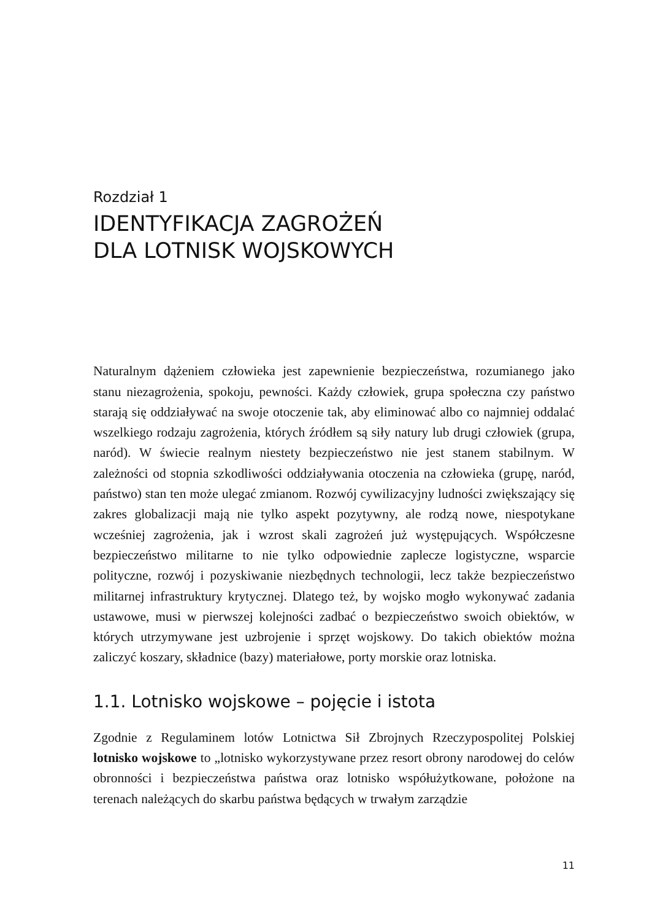Rozdział 1
IDENTYFIKACJA ZAGROŻEŃ
DLA LOTNISK WOJSKOWYCH
Naturalnym dążeniem człowieka jest zapewnienie bezpieczeństwa, rozumianego jako stanu niezagrożenia, spokoju, pewności. Każdy człowiek, grupa społeczna czy państwo starają się oddziaływać na swoje otoczenie tak, aby eliminować albo co najmniej oddalać wszelkiego rodzaju zagrożenia, których źródłem są siły natury lub drugi człowiek (grupa, naród). W świecie realnym niestety bezpieczeństwo nie jest stanem stabilnym. W zależności od stopnia szkodliwości oddziaływania otoczenia na człowieka (grupę, naród, państwo) stan ten może ulegać zmianom. Rozwój cywilizacyjny ludności zwiększający się zakres globalizacji mają nie tylko aspekt pozytywny, ale rodzą nowe, niespotykane wcześniej zagrożenia, jak i wzrost skali zagrożeń już występujących. Współczesne bezpieczeństwo militarne to nie tylko odpowiednie zaplecze logistyczne, wsparcie polityczne, rozwój i pozyskiwanie niezbędnych technologii, lecz także bezpieczeństwo militarnej infrastruktury krytycznej. Dlatego też, by wojsko mogło wykonywać zadania ustawowe, musi w pierwszej kolejności zadbać o bezpieczeństwo swoich obiektów, w których utrzymywane jest uzbrojenie i sprzęt wojskowy. Do takich obiektów można zaliczyć koszary, składnice (bazy) materiałowe, porty morskie oraz lotniska.
1.1. Lotnisko wojskowe – pojęcie i istota
Zgodnie z Regulaminem lotów Lotnictwa Sił Zbrojnych Rzeczypospolitej Polskiej lotnisko wojskowe to „lotnisko wykorzystywane przez resort obrony narodowej do celów obronności i bezpieczeństwa państwa oraz lotnisko współużytkowane, położone na terenach należących do skarbu państwa będących w trwałym zarządzie
11